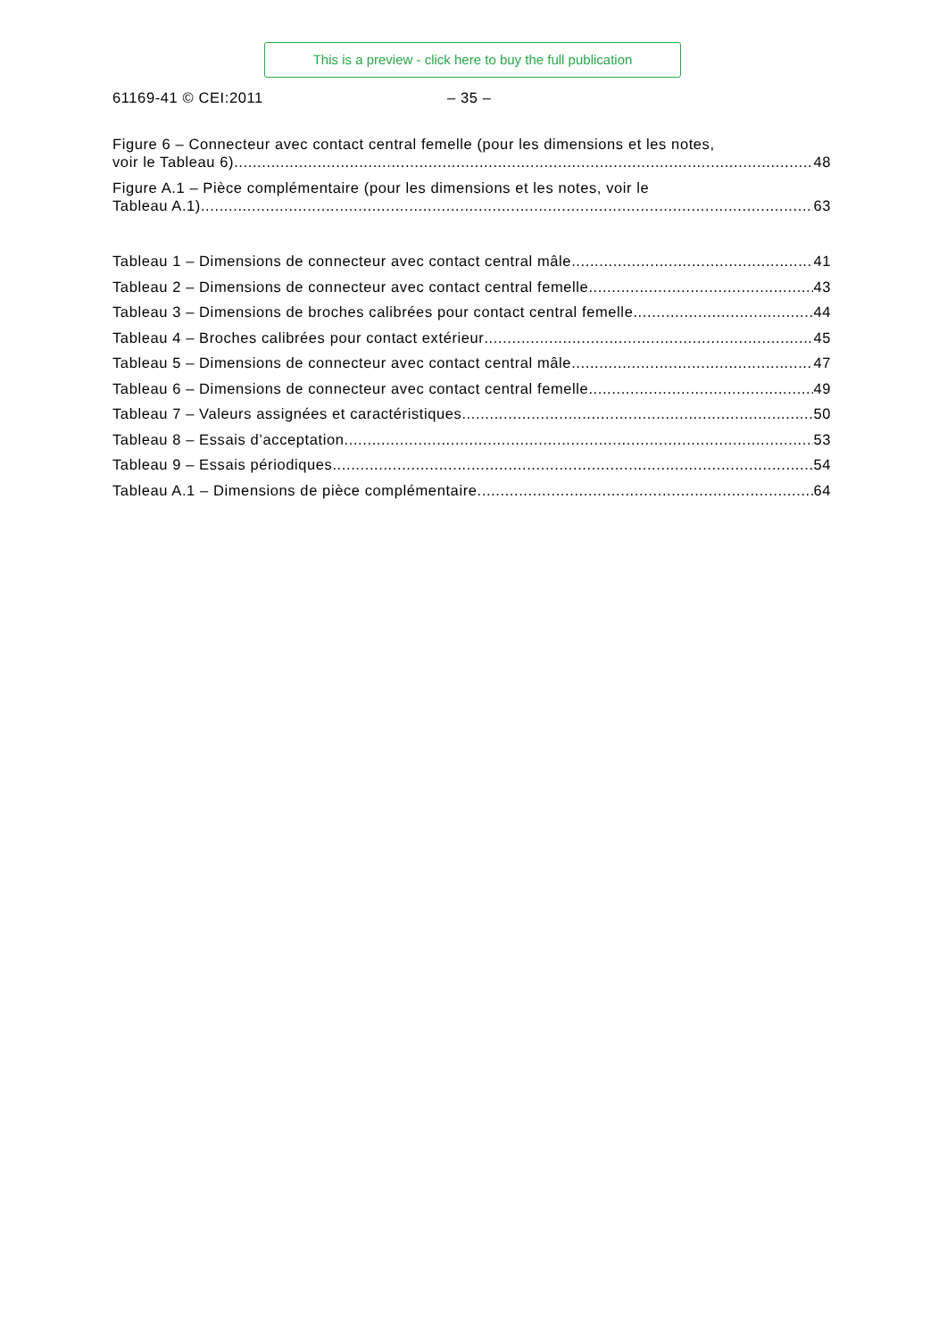This is a preview - click here to buy the full publication
61169-41 © CEI:2011 – 35 –
Figure 6 – Connecteur avec contact central femelle (pour les dimensions et les notes,
voir le Tableau 6) 48
Figure A.1 – Pièce complémentaire (pour les dimensions et les notes, voir le
Tableau A.1) 63
Tableau 1 – Dimensions de connecteur avec contact central mâle 41
Tableau 2 – Dimensions de connecteur avec contact central femelle 43
Tableau 3 – Dimensions de broches calibrées pour contact central femelle 44
Tableau 4 – Broches calibrées pour contact extérieur 45
Tableau 5 – Dimensions de connecteur avec contact central mâle 47
Tableau 6 – Dimensions de connecteur avec contact central femelle 49
Tableau 7 – Valeurs assignées et caractéristiques 50
Tableau 8 – Essais d’acceptation 53
Tableau 9 – Essais périodiques 54
Tableau A.1 – Dimensions de pièce complémentaire 64